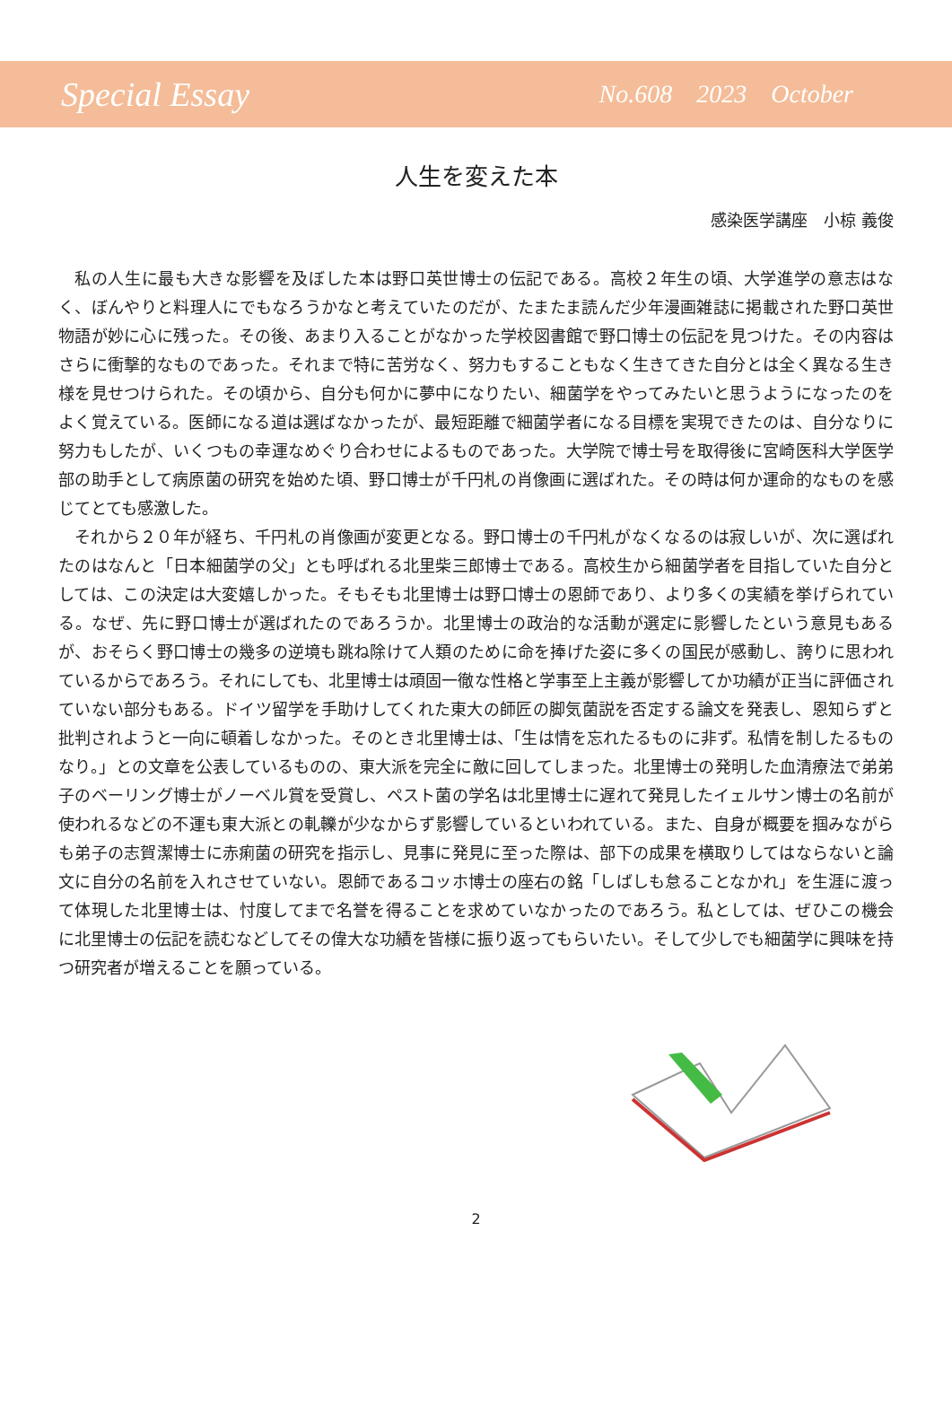Special Essay No.608 2023 October
人生を変えた本
感染医学講座　小椋 義俊
私の人生に最も大きな影響を及ぼした本は野口英世博士の伝記である。高校２年生の頃、大学進学の意志はなく、ぼんやりと料理人にでもなろうかなと考えていたのだが、たまたま読んだ少年漫画雑誌に掲載された野口英世物語が妙に心に残った。その後、あまり入ることがなかった学校図書館で野口博士の伝記を見つけた。その内容はさらに衝撃的なものであった。それまで特に苦労なく、努力もすることもなく生きてきた自分とは全く異なる生き様を見せつけられた。その頃から、自分も何かに夢中になりたい、細菌学をやってみたいと思うようになったのをよく覚えている。医師になる道は選ばなかったが、最短距離で細菌学者になる目標を実現できたのは、自分なりに努力もしたが、いくつもの幸運なめぐり合わせによるものであった。大学院で博士号を取得後に宮崎医科大学医学部の助手として病原菌の研究を始めた頃、野口博士が千円札の肖像画に選ばれた。その時は何か運命的なものを感じてとても感激した。
それから２０年が経ち、千円札の肖像画が変更となる。野口博士の千円札がなくなるのは寂しいが、次に選ばれたのはなんと「日本細菌学の父」とも呼ばれる北里柴三郎博士である。高校生から細菌学者を目指していた自分としては、この決定は大変嬉しかった。そもそも北里博士は野口博士の恩師であり、より多くの実績を挙げられている。なぜ、先に野口博士が選ばれたのであろうか。北里博士の政治的な活動が選定に影響したという意見もあるが、おそらく野口博士の幾多の逆境も跳ね除けて人類のために命を捧げた姿に多くの国民が感動し、誇りに思われているからであろう。それにしても、北里博士は頑固一徹な性格と学事至上主義が影響してか功績が正当に評価されていない部分もある。ドイツ留学を手助けしてくれた東大の師匠の脚気菌説を否定する論文を発表し、恩知らずと批判されようと一向に頓着しなかった。そのとき北里博士は、「生は情を忘れたるものに非ず。私情を制したるものなり。」との文章を公表しているものの、東大派を完全に敵に回してしまった。北里博士の発明した血清療法で弟弟子のベーリング博士がノーベル賞を受賞し、ペスト菌の学名は北里博士に遅れて発見したイェルサン博士の名前が使われるなどの不運も東大派との軋轢が少なからず影響しているといわれている。また、自身が概要を掴みながらも弟子の志賀潔博士に赤痢菌の研究を指示し、見事に発見に至った際は、部下の成果を横取りしてはならないと論文に自分の名前を入れさせていない。恩師であるコッホ博士の座右の銘「しばしも怠ることなかれ」を生涯に渡って体現した北里博士は、忖度してまで名誉を得ることを求めていなかったのであろう。私としては、ぜひこの機会に北里博士の伝記を読むなどしてその偉大な功績を皆様に振り返ってもらいたい。そして少しでも細菌学に興味を持つ研究者が増えることを願っている。
2